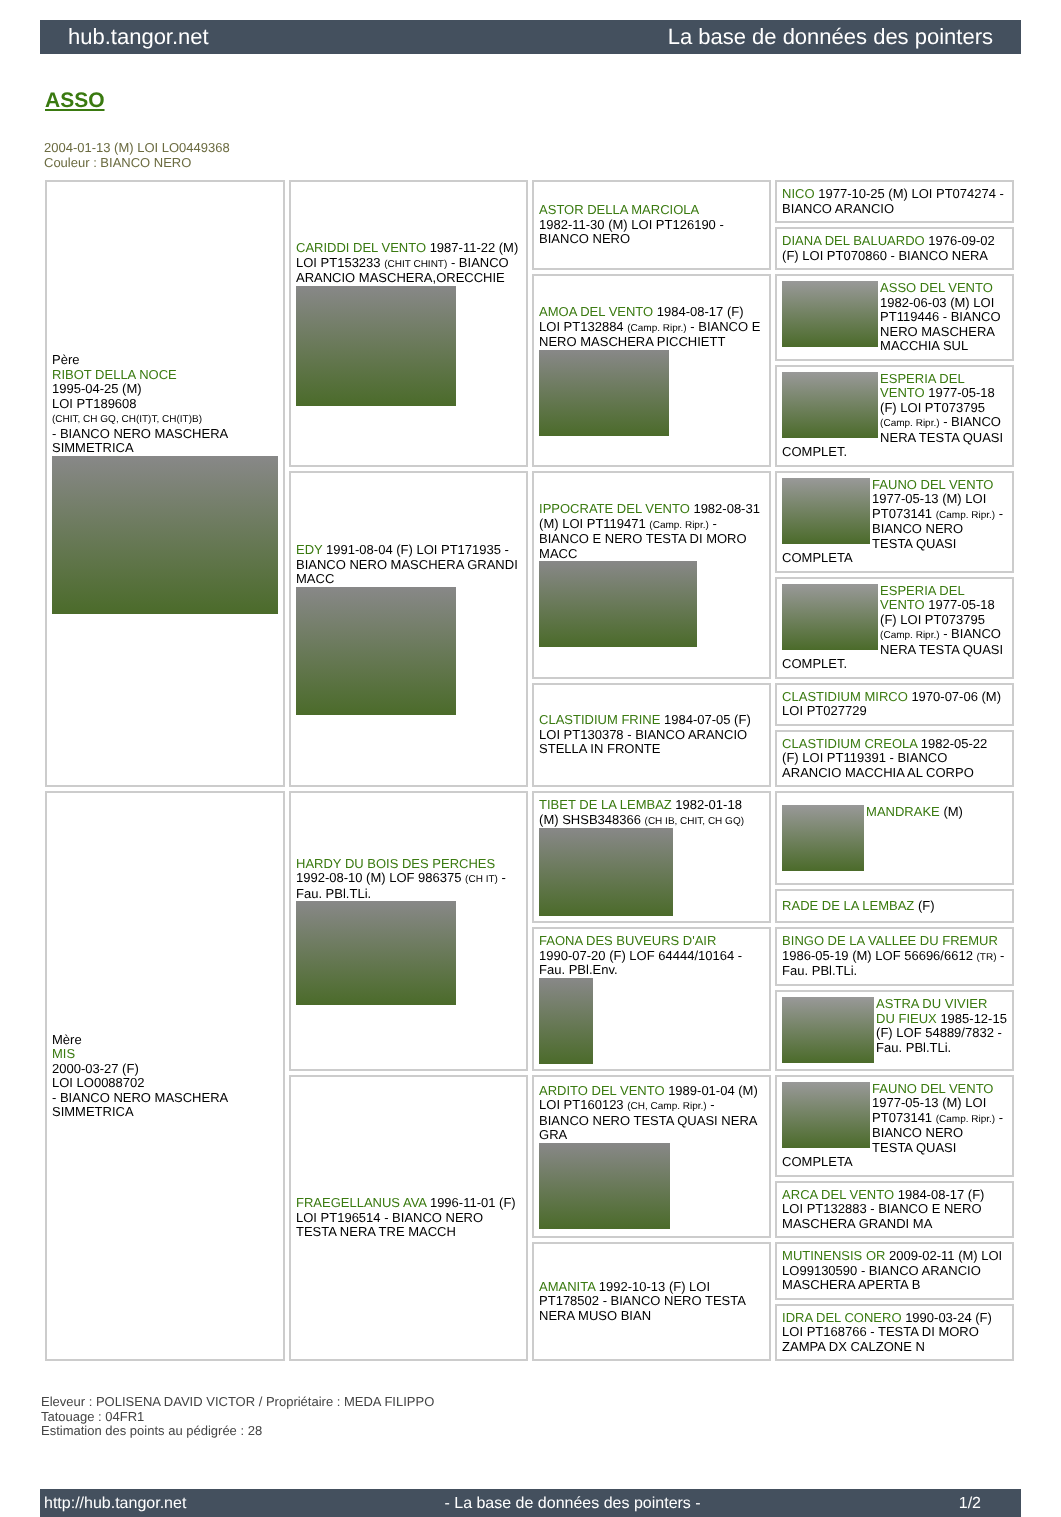hub.tangor.net La base de données des pointers
ASSO
2004-01-13 (M) LOI LO0449368
Couleur : BIANCO NERO
| Père RIBOT DELLA NOCE 1995-04-25 (M) LOI PT189608 (CHIT, CH GQ, CH(IT)T, CH(IT)B) - BIANCO NERO MASCHERA SIMMETRICA | CARIDDI DEL VENTO 1987-11-22 (M) LOI PT153233 (CHIT CHINT) - BIANCO ARANCIO MASCHERA,ORECCHIE | ASTOR DELLA MARCIOLA 1982-11-30 (M) LOI PT126190 - BIANCO NERO | NICO 1977-10-25 (M) LOI PT074274 - BIANCO ARANCIO |
| | | | DIANA DEL BALUARDO 1976-09-02 (F) LOI PT070860 - BIANCO NERA |
| | | AMOA DEL VENTO 1984-08-17 (F) LOI PT132884 (Camp. Ripr.) - BIANCO E NERO MASCHERA PICCHIETT | ASSO DEL VENTO 1982-06-03 (M) LOI PT119446 - BIANCO NERO MASCHERA MACCHIA SUL |
| | | | ESPERIA DEL VENTO 1977-05-18 (F) LOI PT073795 (Camp. Ripr.) - BIANCO NERA TESTA QUASI COMPLET. |
| | EDY 1991-08-04 (F) LOI PT171935 - BIANCO NERO MASCHERA GRANDI MACC | IPPOCRATE DEL VENTO 1982-08-31 (M) LOI PT119471 (Camp. Ripr.) - BIANCO E NERO TESTA DI MORO MACC | FAUNO DEL VENTO 1977-05-13 (M) LOI PT073141 (Camp. Ripr.) - BIANCO NERO TESTA QUASI COMPLETA |
| | | | ESPERIA DEL VENTO 1977-05-18 (F) LOI PT073795 (Camp. Ripr.) - BIANCO NERA TESTA QUASI COMPLET. |
| | | CLASTIDIUM FRINE 1984-07-05 (F) LOI PT130378 - BIANCO ARANCIO STELLA IN FRONTE | CLASTIDIUM MIRCO 1970-07-06 (M) LOI PT027729 |
| | | | CLASTIDIUM CREOLA 1982-05-22 (F) LOI PT119391 - BIANCO ARANCIO MACCHIA AL CORPO |
| Mère MIS 2000-03-27 (F) LOI LO0088702 - BIANCO NERO MASCHERA SIMMETRICA | HARDY DU BOIS DES PERCHES 1992-08-10 (M) LOF 986375 (CH IT) - Fau. PBl.TLi. | TIBET DE LA LEMBAZ 1982-01-18 (M) SHSB348366 (CH IB, CHIT, CH GQ) | MANDRAKE (M) |
| | | | RADE DE LA LEMBAZ (F) |
| | | FAONA DES BUVEURS D'AIR 1990-07-20 (F) LOF 64444/10164 - Fau. PBl.Env. | BINGO DE LA VALLEE DU FREMUR 1986-05-19 (M) LOF 56696/6612 (TR) - Fau. PBl.TLi. |
| | | | ASTRA DU VIVIER DU FIEUX 1985-12-15 (F) LOF 54889/7832 - Fau. PBl.TLi. |
| | FRAEGELLANUS AVA 1996-11-01 (F) LOI PT196514 - BIANCO NERO TESTA NERA TRE MACCH | ARDITO DEL VENTO 1989-01-04 (M) LOI PT160123 (CH, Camp. Ripr.) - BIANCO NERO TESTA QUASI NERA GRA | FAUNO DEL VENTO 1977-05-13 (M) LOI PT073141 (Camp. Ripr.) - BIANCO NERO TESTA QUASI COMPLETA |
| | | | ARCA DEL VENTO 1984-08-17 (F) LOI PT132883 - BIANCO E NERO MASCHERA GRANDI MA |
| | | AMANITA 1992-10-13 (F) LOI PT178502 - BIANCO NERO TESTA NERA MUSO BIAN | MUTINENSIS OR 2009-02-11 (M) LOI LO99130590 - BIANCO ARANCIO MASCHERA APERTA B |
| | | | IDRA DEL CONERO 1990-03-24 (F) LOI PT168766 - TESTA DI MORO ZAMPA DX CALZONE N |
Eleveur : POLISENA DAVID VICTOR / Propriétaire : MEDA FILIPPO
Tatouage : 04FR1
Estimation des points au pédigrée : 28
http://hub.tangor.net - La base de données des pointers - 1/2